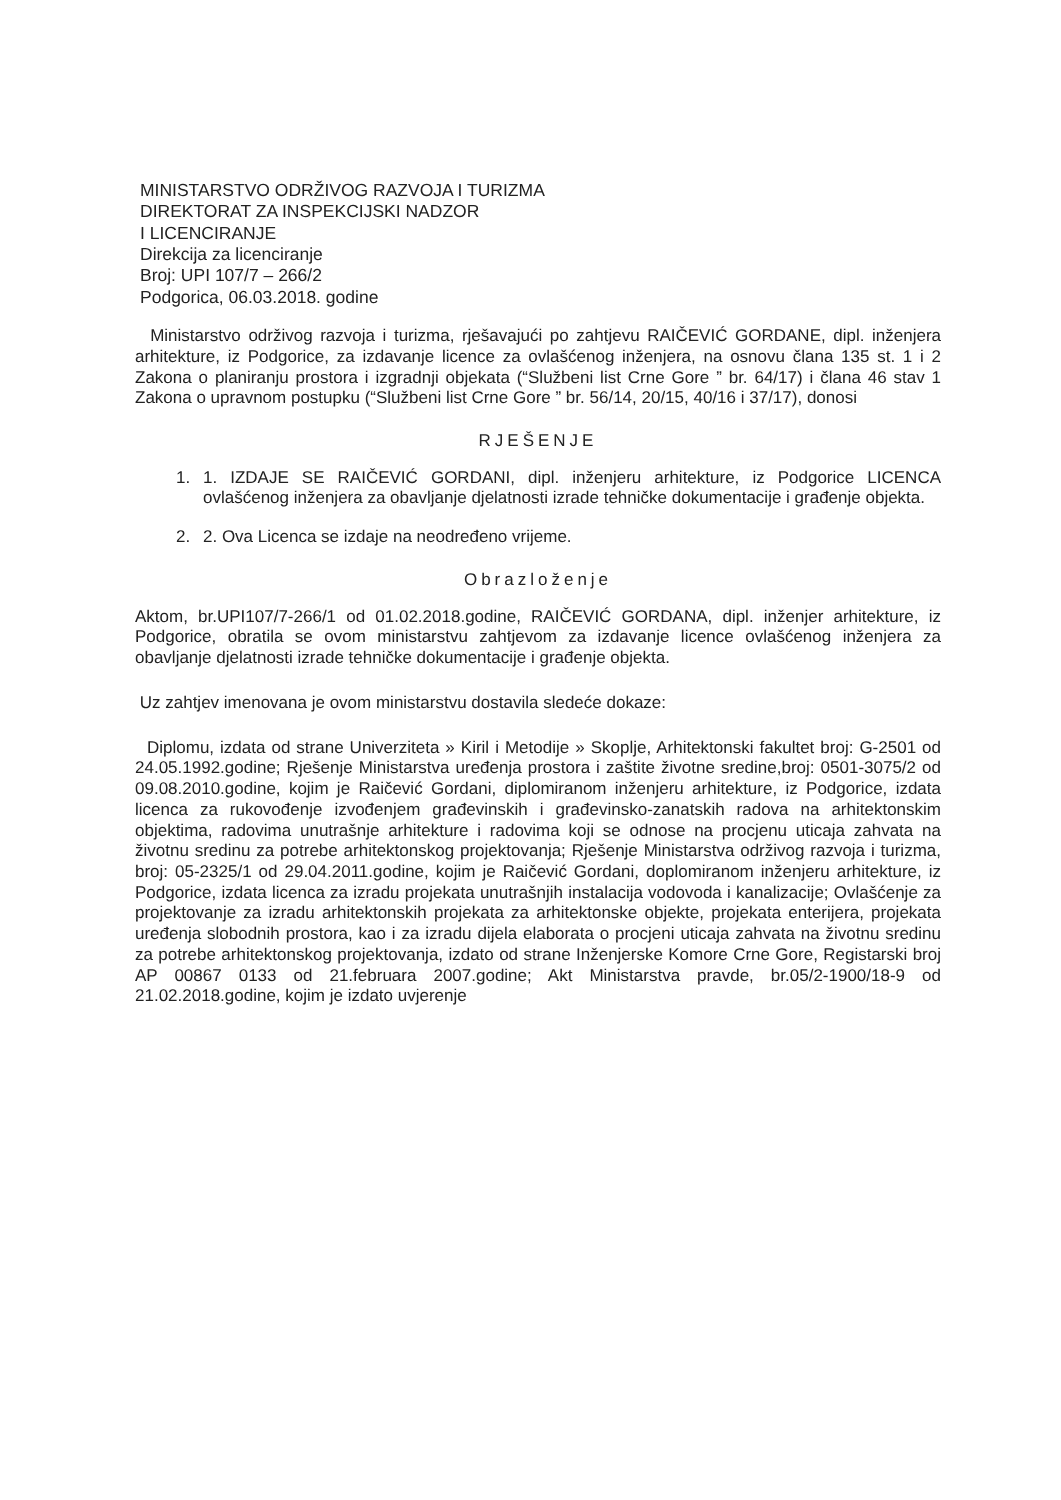MINISTARSTVO ODRŽIVOG RAZVOJA I TURIZMA
DIREKTORAT ZA INSPEKCIJSKI NADZOR
I LICENCIRANJE
Direkcija za licenciranje
Broj: UPI 107/7 – 266/2
Podgorica, 06.03.2018. godine
Ministarstvo održivog razvoja i turizma, rješavajući po zahtjevu RAIČEVIĆ GORDANE, dipl. inženjera arhitekture, iz Podgorice, za izdavanje licence za ovlašćenog inženjera, na osnovu člana 135 st. 1 i 2 Zakona o planiranju prostora i izgradnji objekata (“Službeni list Crne Gore ” br. 64/17) i člana 46 stav 1 Zakona o upravnom postupku (“Službeni list Crne Gore ” br. 56/14, 20/15, 40/16 i 37/17), donosi
RJEŠENJE
1. 1. IZDAJE SE RAIČEVIĆ GORDANI, dipl. inženjeru arhitekture, iz Podgorice LICENCA ovlašćenog inženjera za obavljanje djelatnosti izrade tehničke dokumentacije i građenje objekta.
2. 2. Ova Licenca se izdaje na neodređeno vrijeme.
Obrazloženje
Aktom, br.UPI107/7-266/1 od 01.02.2018.godine, RAIČEVIĆ GORDANA, dipl. inženjer arhitekture, iz Podgorice, obratila se ovom ministarstvu zahtjevom za izdavanje licence ovlašćenog inženjera za obavljanje djelatnosti izrade tehničke dokumentacije i građenje objekta.
Uz zahtjev imenovana je ovom ministarstvu dostavila sledeće dokaze:
Diplomu, izdata od strane Univerziteta » Kiril i Metodije » Skoplje, Arhitektonski fakultet broj: G-2501 od 24.05.1992.godine; Rješenje Ministarstva uređenja prostora i zaštite životne sredine,broj: 0501-3075/2 od 09.08.2010.godine, kojim je Raičević Gordani, diplomiranom inženjeru arhitekture, iz Podgorice, izdata licenca za rukovođenje izvođenjem građevinskih i građevinsko-zanatskih radova na arhitektonskim objektima, radovima unutrašnje arhitekture i radovima koji se odnose na procjenu uticaja zahvata na životnu sredinu za potrebe arhitektonskog projektovanja; Rješenje Ministarstva održivog razvoja i turizma, broj: 05-2325/1 od 29.04.2011.godine, kojim je Raičević Gordani, doplomiranom inženjeru arhitekture, iz Podgorice, izdata licenca za izradu projekata unutrašnjih instalacija vodovoda i kanalizacije; Ovlašćenje za projektovanje za izradu arhitektonskih projekata za arhitektonske objekte, projekata enterijera, projekata uređenja slobodnih prostora, kao i za izradu dijela elaborata o procjeni uticaja zahvata na životnu sredinu za potrebe arhitektonskog projektovanja, izdato od strane Inženjerske Komore Crne Gore, Registarski broj AP 00867 0133 od 21.februara 2007.godine; Akt Ministarstva pravde, br.05/2-1900/18-9 od 21.02.2018.godine, kojim je izdato uvjerenje